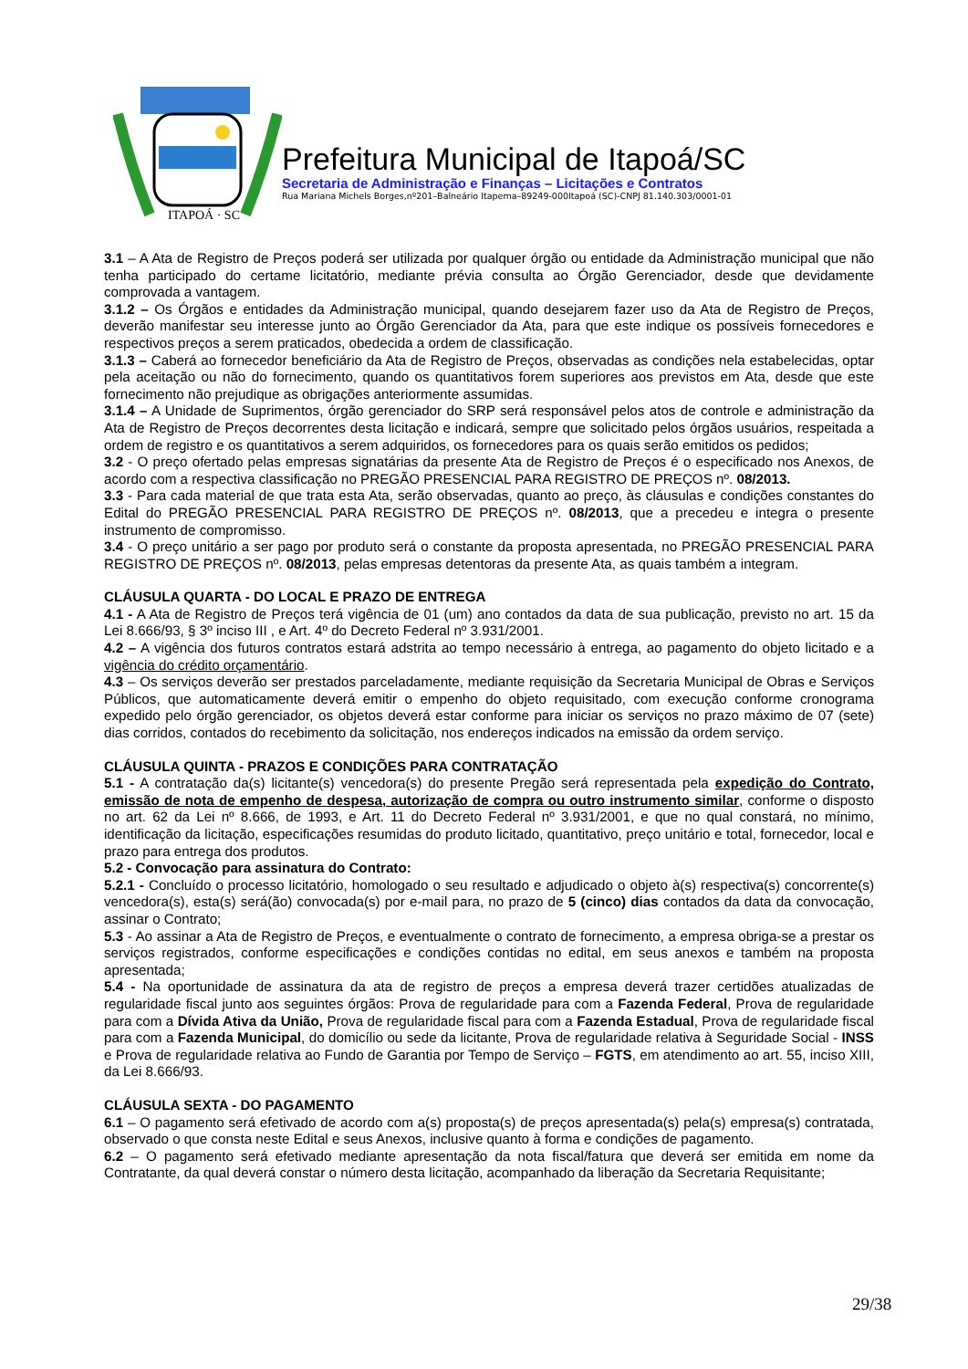ITAPOÁ · SC
Prefeitura Municipal de Itapoá/SC
Secretaria de Administração e Finanças – Licitações e Contratos
Rua Mariana Michels Borges,nº201–Balneário Itapema–89249-000Itapoá (SC)-CNPJ 81.140.303/0001-01
3.1 – A Ata de Registro de Preços poderá ser utilizada por qualquer órgão ou entidade da Administração municipal que não tenha participado do certame licitatório, mediante prévia consulta ao Órgão Gerenciador, desde que devidamente comprovada a vantagem.
3.1.2 – Os Órgãos e entidades da Administração municipal, quando desejarem fazer uso da Ata de Registro de Preços, deverão manifestar seu interesse junto ao Órgão Gerenciador da Ata, para que este indique os possíveis fornecedores e respectivos preços a serem praticados, obedecida a ordem de classificação.
3.1.3 – Caberá ao fornecedor beneficiário da Ata de Registro de Preços, observadas as condições nela estabelecidas, optar pela aceitação ou não do fornecimento, quando os quantitativos forem superiores aos previstos em Ata, desde que este fornecimento não prejudique as obrigações anteriormente assumidas.
3.1.4 – A Unidade de Suprimentos, órgão gerenciador do SRP será responsável pelos atos de controle e administração da Ata de Registro de Preços decorrentes desta licitação e indicará, sempre que solicitado pelos órgãos usuários, respeitada a ordem de registro e os quantitativos a serem adquiridos, os fornecedores para os quais serão emitidos os pedidos;
3.2 - O preço ofertado pelas empresas signatárias da presente Ata de Registro de Preços é o especificado nos Anexos, de acordo com a respectiva classificação no PREGÃO PRESENCIAL PARA REGISTRO DE PREÇOS nº. 08/2013.
3.3 - Para cada material de que trata esta Ata, serão observadas, quanto ao preço, às cláusulas e condições constantes do Edital do PREGÃO PRESENCIAL PARA REGISTRO DE PREÇOS nº. 08/2013, que a precedeu e integra o presente instrumento de compromisso.
3.4 - O preço unitário a ser pago por produto será o constante da proposta apresentada, no PREGÃO PRESENCIAL PARA REGISTRO DE PREÇOS nº. 08/2013, pelas empresas detentoras da presente Ata, as quais também a integram.
CLÁUSULA QUARTA - DO LOCAL E PRAZO DE ENTREGA
4.1 - A Ata de Registro de Preços terá vigência de 01 (um) ano contados da data de sua publicação, previsto no art. 15 da Lei 8.666/93, § 3º inciso III , e Art. 4º do Decreto Federal nº 3.931/2001.
4.2 – A vigência dos futuros contratos estará adstrita ao tempo necessário à entrega, ao pagamento do objeto licitado e a vigência do crédito orçamentário.
4.3 – Os serviços deverão ser prestados parceladamente, mediante requisição da Secretaria Municipal de Obras e Serviços Públicos, que automaticamente deverá emitir o empenho do objeto requisitado, com execução conforme cronograma expedido pelo órgão gerenciador, os objetos deverá estar conforme para iniciar os serviços no prazo máximo de 07 (sete) dias corridos, contados do recebimento da solicitação, nos endereços indicados na emissão da ordem serviço.
CLÁUSULA QUINTA - PRAZOS E CONDIÇÕES PARA CONTRATAÇÃO
5.1 - A contratação da(s) licitante(s) vencedora(s) do presente Pregão será representada pela expedição do Contrato, emissão de nota de empenho de despesa, autorização de compra ou outro instrumento similar, conforme o disposto no art. 62 da Lei nº 8.666, de 1993, e Art. 11 do Decreto Federal nº 3.931/2001, e que no qual constará, no mínimo, identificação da licitação, especificações resumidas do produto licitado, quantitativo, preço unitário e total, fornecedor, local e prazo para entrega dos produtos.
5.2 - Convocação para assinatura do Contrato:
5.2.1 - Concluído o processo licitatório, homologado o seu resultado e adjudicado o objeto à(s) respectiva(s) concorrente(s) vencedora(s), esta(s) será(ão) convocada(s) por e-mail para, no prazo de 5 (cinco) dias contados da data da convocação, assinar o Contrato;
5.3 - Ao assinar a Ata de Registro de Preços, e eventualmente o contrato de fornecimento, a empresa obriga-se a prestar os serviços registrados, conforme especificações e condições contidas no edital, em seus anexos e também na proposta apresentada;
5.4 - Na oportunidade de assinatura da ata de registro de preços a empresa deverá trazer certidões atualizadas de regularidade fiscal junto aos seguintes órgãos: Prova de regularidade para com a Fazenda Federal, Prova de regularidade para com a Dívida Ativa da União, Prova de regularidade fiscal para com a Fazenda Estadual, Prova de regularidade fiscal para com a Fazenda Municipal, do domicílio ou sede da licitante, Prova de regularidade relativa à Seguridade Social - INSS e Prova de regularidade relativa ao Fundo de Garantia por Tempo de Serviço – FGTS, em atendimento ao art. 55, inciso XIII, da Lei 8.666/93.
CLÁUSULA SEXTA - DO PAGAMENTO
6.1 – O pagamento será efetivado de acordo com a(s) proposta(s) de preços apresentada(s) pela(s) empresa(s) contratada, observado o que consta neste Edital e seus Anexos, inclusive quanto à forma e condições de pagamento.
6.2 – O pagamento será efetivado mediante apresentação da nota fiscal/fatura que deverá ser emitida em nome da Contratante, da qual deverá constar o número desta licitação, acompanhado da liberação da Secretaria Requisitante;
29/38